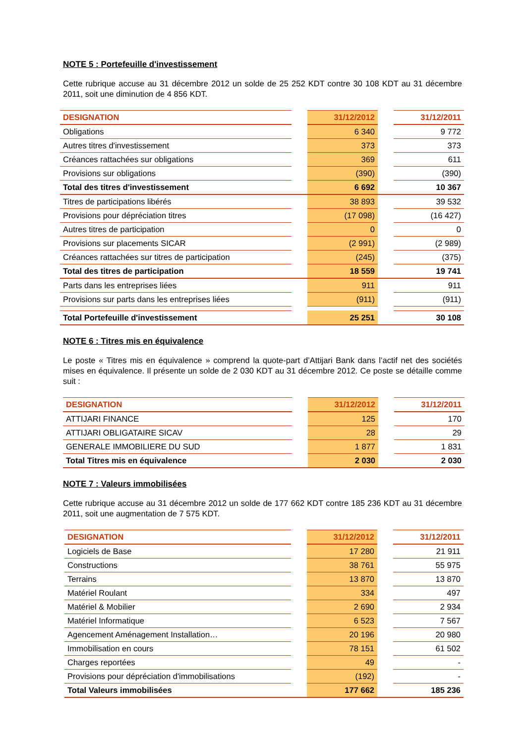NOTE 5 : Portefeuille d'investissement
Cette rubrique accuse au 31 décembre 2012 un solde de 25 252 KDT contre 30 108 KDT au 31 décembre 2011, soit une diminution de 4 856 KDT.
| DESIGNATION | | 31/12/2012 | | 31/12/2011 |
| --- | --- | --- | --- | --- |
| Obligations | | 6 340 | | 9 772 |
| Autres titres d'investissement | | 373 | | 373 |
| Créances rattachées sur obligations | | 369 | | 611 |
| Provisions sur obligations | | (390) | | (390) |
| Total des titres d'investissement | | 6 692 | | 10 367 |
| Titres de participations libérés | | 38 893 | | 39 532 |
| Provisions pour dépréciation titres | | (17 098) | | (16 427) |
| Autres titres de participation | | 0 | | 0 |
| Provisions sur placements SICAR | | (2 991) | | (2 989) |
| Créances rattachées sur titres de participation | | (245) | | (375) |
| Total des titres de participation | | 18 559 | | 19 741 |
| Parts dans les entreprises liées | | 911 | | 911 |
| Provisions sur parts dans les entreprises liées | | (911) | | (911) |
| Total Portefeuille d'investissement | | 25 251 | | 30 108 |
NOTE 6 : Titres mis en équivalence
Le poste « Titres mis en équivalence » comprend la quote-part d’Attijari Bank dans l’actif net des sociétés mises en équivalence. Il présente un solde de 2 030 KDT au 31 décembre 2012. Ce poste se détaille comme suit :
| DESIGNATION | | 31/12/2012 | | 31/12/2011 |
| --- | --- | --- | --- | --- |
| ATTIJARI FINANCE | | 125 | | 170 |
| ATTIJARI OBLIGATAIRE SICAV | | 28 | | 29 |
| GENERALE IMMOBILIERE DU SUD | | 1 877 | | 1 831 |
| Total Titres mis en équivalence | | 2 030 | | 2 030 |
NOTE 7 : Valeurs immobilisées
Cette rubrique accuse au 31 décembre 2012 un solde de 177 662 KDT contre 185 236 KDT au 31 décembre 2011, soit une augmentation de 7 575 KDT.
| DESIGNATION | | 31/12/2012 | | 31/12/2011 |
| --- | --- | --- | --- | --- |
| Logiciels de Base | | 17 280 | | 21 911 |
| Constructions | | 38 761 | | 55 975 |
| Terrains | | 13 870 | | 13 870 |
| Matériel Roulant | | 334 | | 497 |
| Matériel & Mobilier | | 2 690 | | 2 934 |
| Matériel Informatique | | 6 523 | | 7 567 |
| Agencement Aménagement Installation… | | 20 196 | | 20 980 |
| Immobilisation en cours | | 78 151 | | 61 502 |
| Charges reportées | | 49 | | - |
| Provisions pour dépréciation d'immobilisations | | (192) | | - |
| Total Valeurs immobilisées | | 177 662 | | 185 236 |